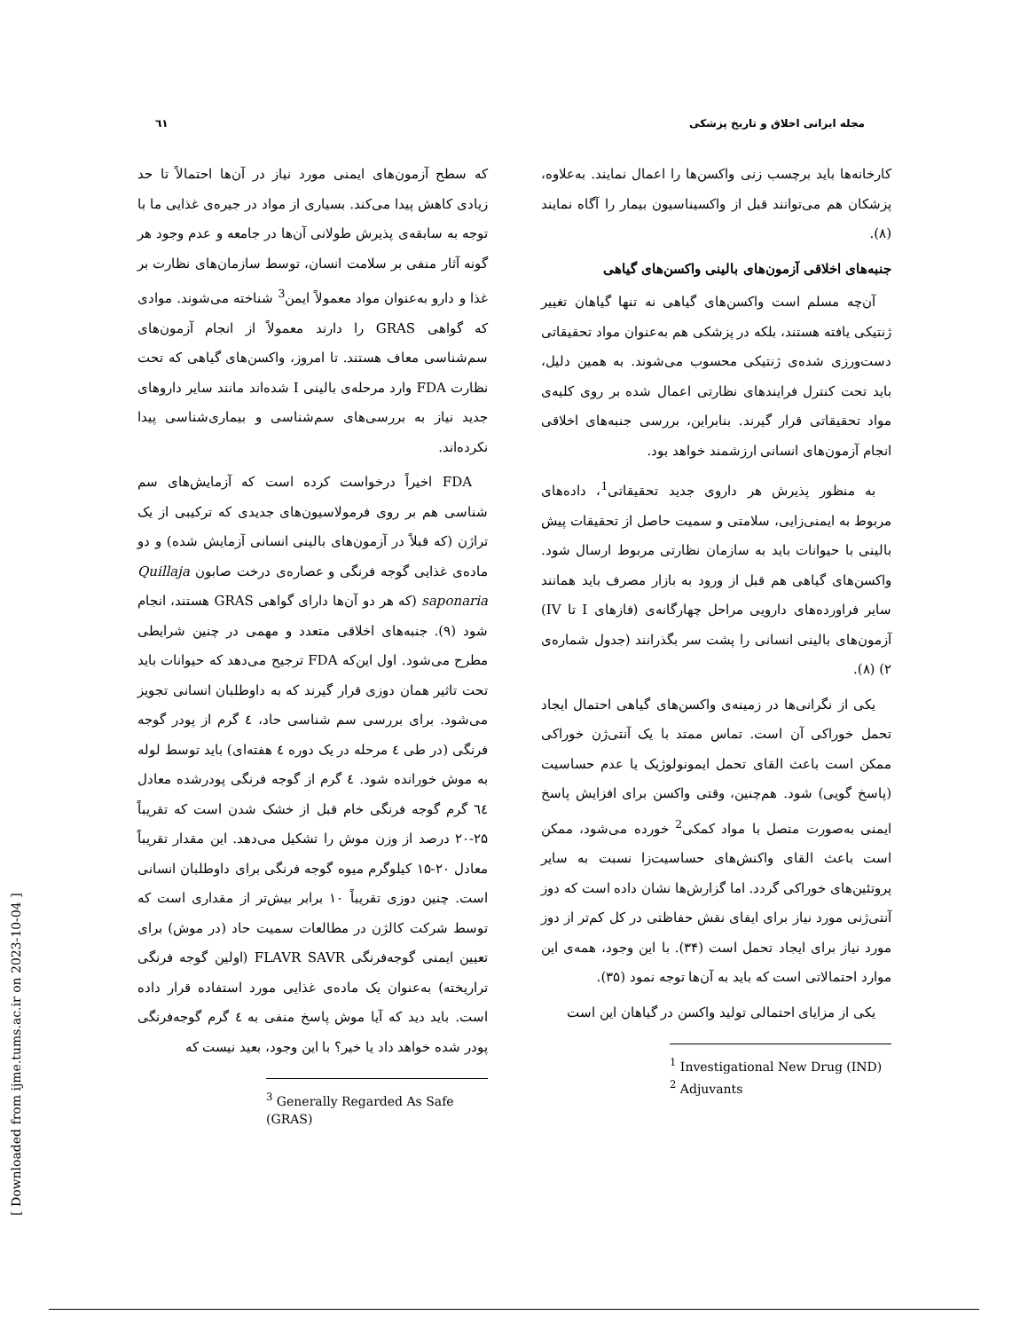مجله ایرانی اخلاق و تاریخ پزشکی ٦١
کارخانه‌ها باید برچسب زنی واکسن‌ها را اعمال نمایند. به‌علاوه، پزشکان هم می‌توانند قبل از واکسیناسیون بیمار را آگاه نمایند (۸).
جنبه‌های اخلاقی آزمون‌های بالینی واکسن‌های گیاهی
آن‌چه مسلم است واکسن‌های گیاهی نه تنها گیاهان تغییر ژنتیکی یافته هستند، بلکه در پزشکی هم به‌عنوان مواد تحقیقاتی دست‌ورزی شده‌ی ژنتیکی محسوب می‌شوند. به همین دلیل، باید تحت کنترل فرایندهای نظارتی اعمال شده بر روی کلیه‌ی مواد تحقیقاتی قرار گیرند. بنابراین، بررسی جنبه‌های اخلاقی انجام آزمون‌های انسانی ارزشمند خواهد بود.
به منظور پذیرش هر داروی جدید تحقیقاتی<sup>1</sup>، داده‌های مربوط به ایمنی‌زایی، سلامتی و سمیت حاصل از تحقیقات پیش بالینی با حیوانات باید به سازمان نظارتی مربوط ارسال شود. واکسن‌های گیاهی هم قبل از ورود به بازار مصرف باید همانند سایر فراورده‌های دارویی مراحل چهارگانه‌ی (فازهای I تا IV) آزمون‌های بالینی انسانی را پشت سر بگذرانند (جدول شماره‌ی ۲) (۸).
یکی از نگرانی‌ها در زمینه‌ی واکسن‌های گیاهی احتمال ایجاد تحمل خوراکی آن است. تماس ممتد با یک آنتی‌ژن خوراکی ممکن است باعث القای تحمل ایمونولوژیک یا عدم حساسیت (پاسخ گویی) شود. هم‌چنین، وقتی واکسن برای افزایش پاسخ ایمنی به‌صورت متصل با مواد کمکی<sup>2</sup> خورده می‌شود، ممکن است باعث القای واکنش‌های حساسیت‌زا نسبت به سایر پروتئین‌های خوراکی گردد. اما گزارش‌ها نشان داده است که دوز آنتی‌ژنی مورد نیاز برای ایفای نقش حفاظتی در کل کم‌تر از دوز مورد نیاز برای ایجاد تحمل است (۳۴). با این وجود، همه‌ی این موارد احتمالاتی است که باید به آن‌ها توجه نمود (۳۵).
یکی از مزایای احتمالی تولید واکسن در گیاهان این است
<sup>1</sup> Investigational New Drug (IND)
<sup>2</sup> Adjuvants
که سطح آزمون‌های ایمنی مورد نیاز در آن‌ها احتمالاً تا حد زیادی کاهش پیدا می‌کند. بسیاری از مواد در جیره‌ی غذایی ما با توجه به سابقه‌ی پذیرش طولانی آن‌ها در جامعه و عدم وجود هر گونه آثار منفی بر سلامت انسان، توسط سازمان‌های نظارت بر غذا و دارو به‌عنوان مواد معمولاً ایمن<sup>3</sup> شناخته می‌شوند. موادی که گواهی GRAS را دارند معمولاً از انجام آزمون‌های سم‌شناسی معاف هستند. تا امروز، واکسن‌های گیاهی که تحت نظارت FDA وارد مرحله‌ی بالینی I شده‌اند مانند سایر داروهای جدید نیاز به بررسی‌های سم‌شناسی و بیماری‌شناسی پیدا نکرده‌اند.
FDA اخیراً درخواست کرده است که آزمایش‌های سم شناسی هم بر روی فرمولاسیون‌های جدیدی که ترکیبی از یک تراژن (که قبلاً در آزمون‌های بالینی انسانی آزمایش شده) و دو ماده‌ی غذایی گوجه فرنگی و عصاره‌ی درخت صابون Quillaja saponaria (که هر دو آن‌ها دارای گواهی GRAS هستند، انجام شود (۹). جنبه‌های اخلاقی متعدد و مهمی در چنین شرایطی مطرح می‌شود. اول این‌که FDA ترجیح می‌دهد که حیوانات باید تحت تاثیر همان دوزی قرار گیرند که به داوطلبان انسانی تجویز می‌شود. برای بررسی سم شناسی حاد، ٤ گرم از پودر گوجه فرنگی (در طی ٤ مرحله در یک دوره ٤ هفته‌ای) باید توسط لوله به موش خورانده شود. ٤ گرم از گوجه فرنگی پودرشده معادل ٦٤ گرم گوجه فرنگی خام قبل از خشک شدن است که تقریباً ۲۵-۲۰ درصد از وزن موش را تشکیل می‌دهد. این مقدار تقریباً معادل ۲۰-۱۵ کیلوگرم میوه گوجه فرنگی برای داوطلبان انسانی است. چنین دوزی تقریباً ۱۰ برابر بیش‌تر از مقداری است که توسط شرکت کالژن در مطالعات سمیت حاد (در موش) برای تعیین ایمنی گوجه‌فرنگی FLAVR SAVR (اولین گوجه فرنگی تراریخته) به‌عنوان یک ماده‌ی غذایی مورد استفاده قرار داده است. باید دید که آیا موش پاسخ منفی به ٤ گرم گوجه‌فرنگی پودر شده خواهد داد یا خیر؟ با این وجود، بعید نیست که
<sup>3</sup> Generally Regarded As Safe (GRAS)
[ Downloaded from ijme.tums.ac.ir on 2023-10-04 ]